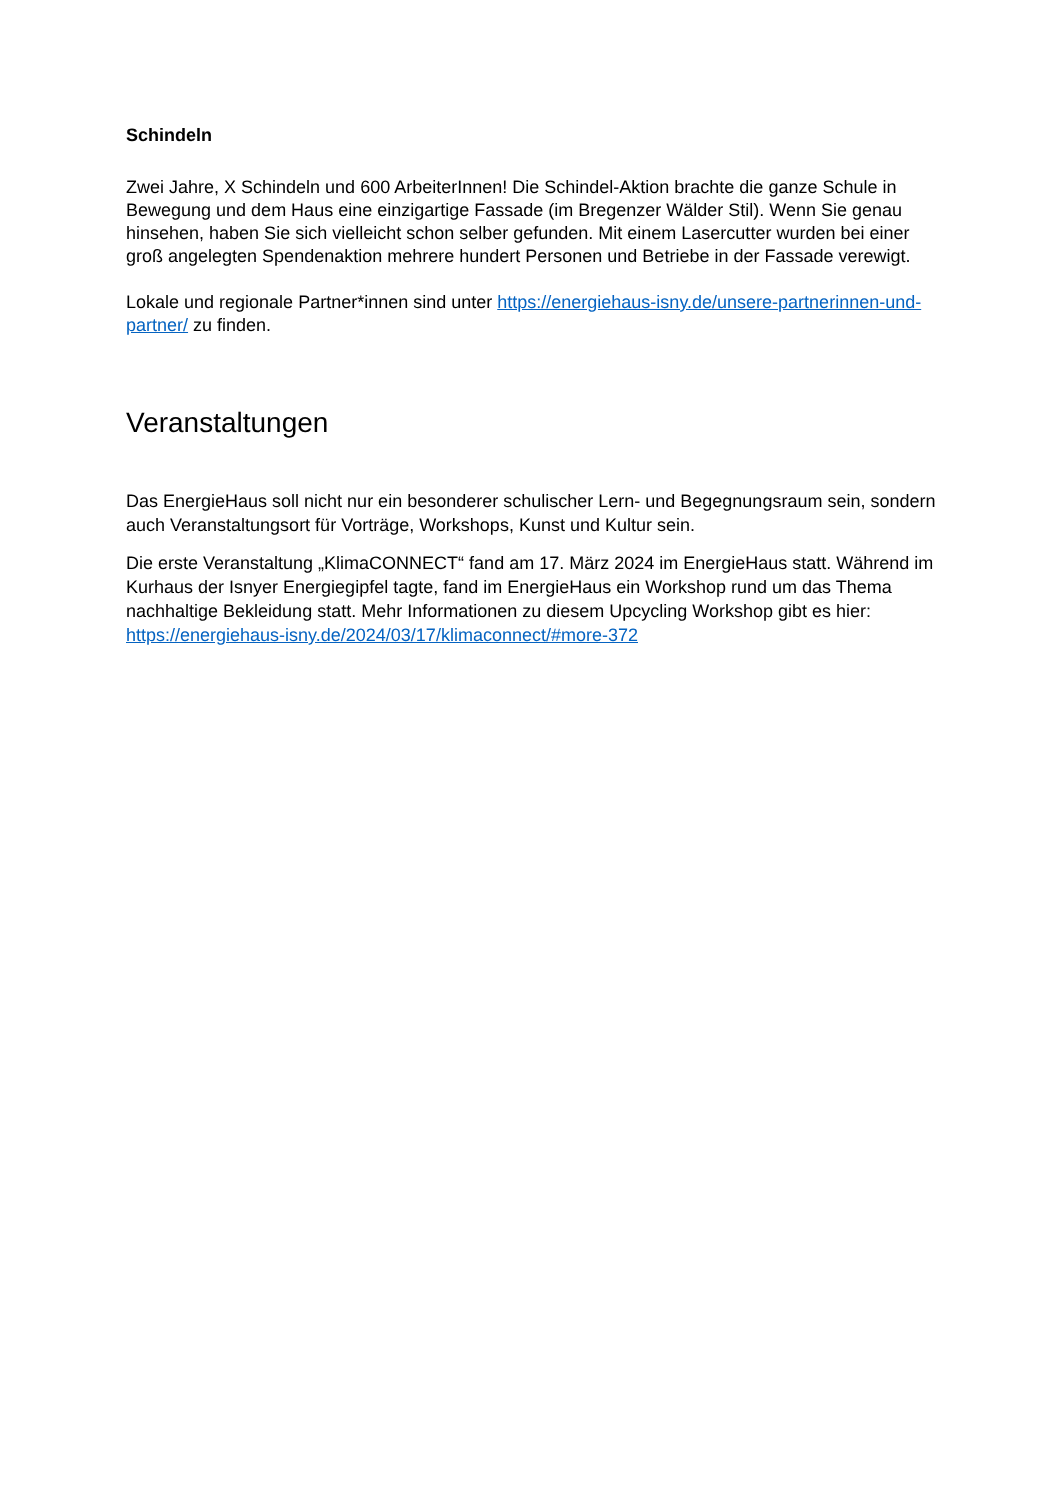Schindeln
Zwei Jahre, X Schindeln und 600 ArbeiterInnen! Die Schindel-Aktion brachte die ganze Schule in Bewegung und dem Haus eine einzigartige Fassade (im Bregenzer Wälder Stil). Wenn Sie genau hinsehen, haben Sie sich vielleicht schon selber gefunden. Mit einem Lasercutter wurden bei einer groß angelegten Spendenaktion mehrere hundert Personen und Betriebe in der Fassade verewigt.
Lokale und regionale Partner*innen sind unter https://energiehaus-isny.de/unsere-partnerinnen-und-partner/ zu finden.
Veranstaltungen
Das EnergieHaus soll nicht nur ein besonderer schulischer Lern- und Begegnungsraum sein, sondern auch Veranstaltungsort für Vorträge, Workshops, Kunst und Kultur sein.
Die erste Veranstaltung „KlimaCONNECT“ fand am 17. März 2024 im EnergieHaus statt. Während im Kurhaus der Isnyer Energiegipfel tagte, fand im EnergieHaus ein Workshop rund um das Thema nachhaltige Bekleidung statt. Mehr Informationen zu diesem Upcycling Workshop gibt es hier: https://energiehaus-isny.de/2024/03/17/klimaconnect/#more-372